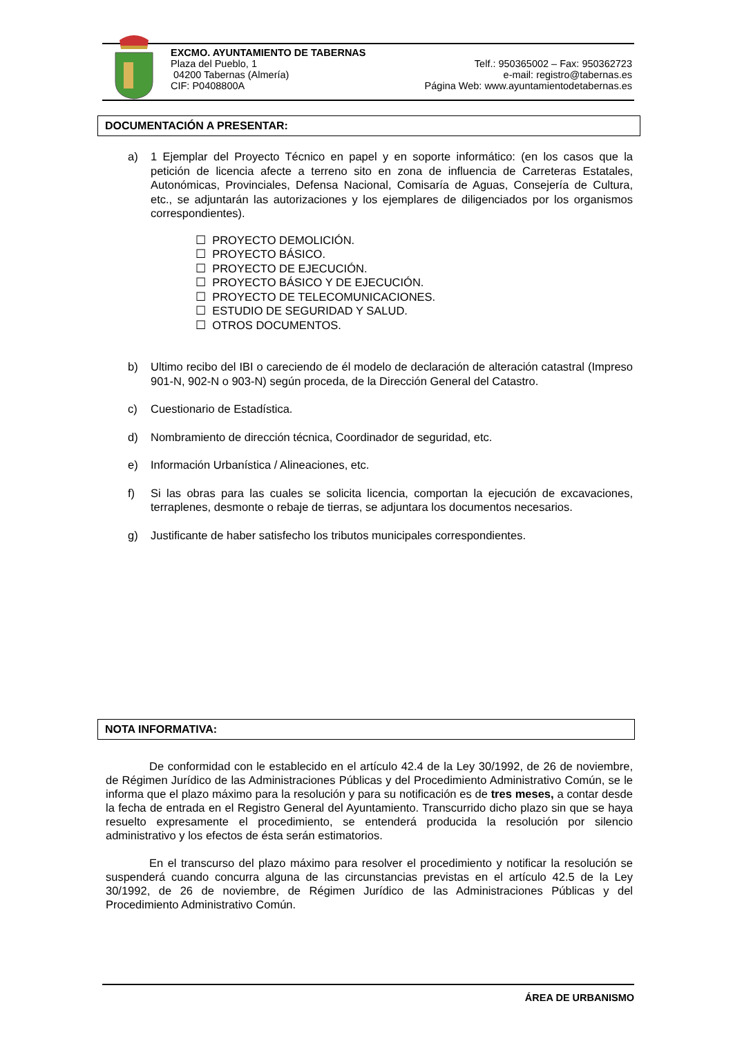EXCMO. AYUNTAMIENTO DE TABERNAS
Plaza del Pueblo, 1 Telf.: 950365002 – Fax: 950362723
04200 Tabernas (Almería) e-mail: registro@tabernas.es
CIF: P0408800A Página Web: www.ayuntamientodetabernas.es
DOCUMENTACIÓN A PRESENTAR:
a) 1 Ejemplar del Proyecto Técnico en papel y en soporte informático: (en los casos que la petición de licencia afecte a terreno sito en zona de influencia de Carreteras Estatales, Autonómicas, Provinciales, Defensa Nacional, Comisaría de Aguas, Consejería de Cultura, etc., se adjuntarán las autorizaciones y los ejemplares de diligenciados por los organismos correspondientes).
☐ PROYECTO DEMOLICIÓN.
☐ PROYECTO BÁSICO.
☐ PROYECTO DE EJECUCIÓN.
☐ PROYECTO BÁSICO Y DE EJECUCIÓN.
☐ PROYECTO DE TELECOMUNICACIONES.
☐ ESTUDIO DE SEGURIDAD Y SALUD.
☐ OTROS DOCUMENTOS.
b) Ultimo recibo del IBI o careciendo de él modelo de declaración de alteración catastral (Impreso 901-N, 902-N o 903-N) según proceda, de la Dirección General del Catastro.
c) Cuestionario de Estadística.
d) Nombramiento de dirección técnica, Coordinador de seguridad, etc.
e) Información Urbanística / Alineaciones, etc.
f) Si las obras para las cuales se solicita licencia, comportan la ejecución de excavaciones, terraplenes, desmonte o rebaje de tierras, se adjuntara los documentos necesarios.
g) Justificante de haber satisfecho los tributos municipales correspondientes.
NOTA INFORMATIVA:
De conformidad con le establecido en el artículo 42.4 de la Ley 30/1992, de 26 de noviembre, de Régimen Jurídico de las Administraciones Públicas y del Procedimiento Administrativo Común, se le informa que el plazo máximo para la resolución y para su notificación es de tres meses, a contar desde la fecha de entrada en el Registro General del Ayuntamiento. Transcurrido dicho plazo sin que se haya resuelto expresamente el procedimiento, se entenderá producida la resolución por silencio administrativo y los efectos de ésta serán estimatorios.
En el transcurso del plazo máximo para resolver el procedimiento y notificar la resolución se suspenderá cuando concurra alguna de las circunstancias previstas en el artículo 42.5 de la Ley 30/1992, de 26 de noviembre, de Régimen Jurídico de las Administraciones Públicas y del Procedimiento Administrativo Común.
ÁREA DE URBANISMO